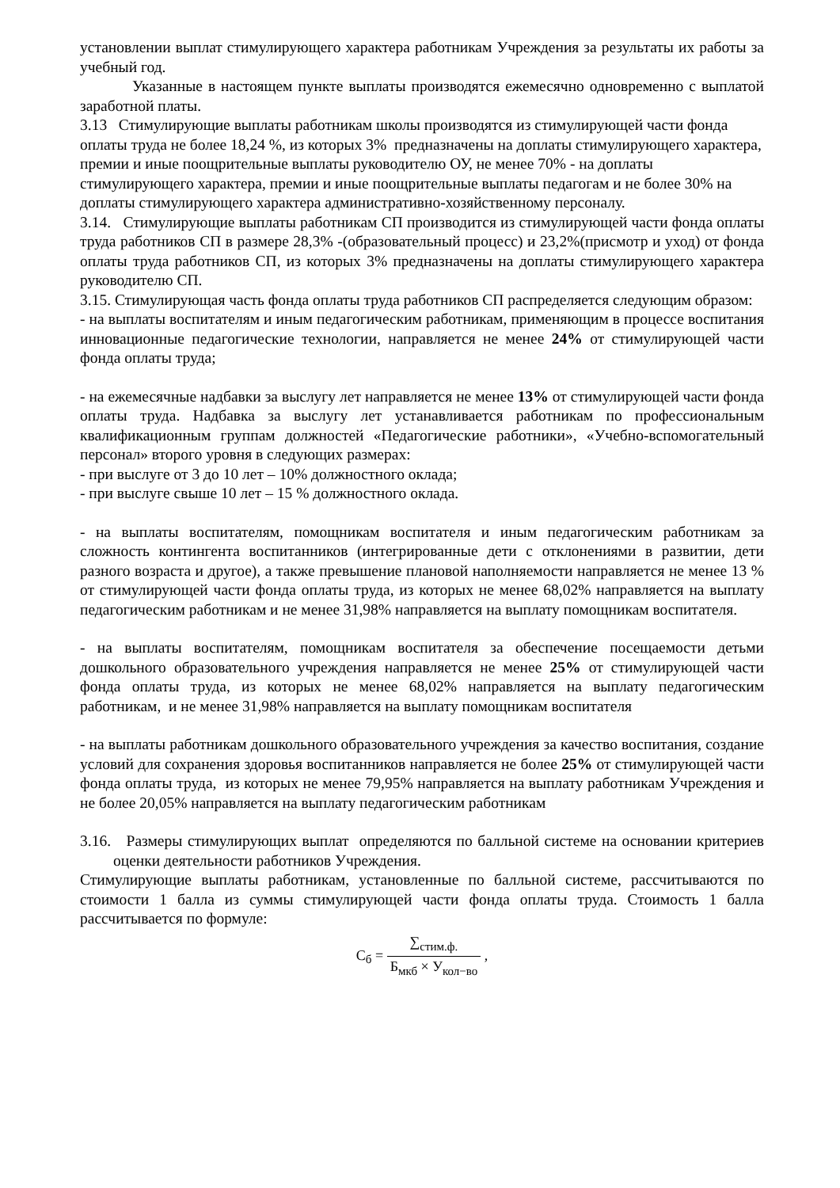установлении выплат стимулирующего характера работникам Учреждения за результаты их работы за учебный год.
Указанные в настоящем пункте выплаты производятся ежемесячно одновременно с выплатой заработной платы.
3.13 Стимулирующие выплаты работникам школы производятся из стимулирующей части фонда оплаты труда не более 18,24 %, из которых 3% предназначены на доплаты стимулирующего характера, премии и иные поощрительные выплаты руководителю ОУ, не менее 70% - на доплаты стимулирующего характера, премии и иные поощрительные выплаты педагогам и не более 30% на доплаты стимулирующего характера административно-хозяйственному персоналу.
3.14. Стимулирующие выплаты работникам СП производится из стимулирующей части фонда оплаты труда работников СП в размере 28,3% -(образовательный процесс) и 23,2%(присмотр и уход) от фонда оплаты труда работников СП, из которых 3% предназначены на доплаты стимулирующего характера руководителю СП.
3.15. Стимулирующая часть фонда оплаты труда работников СП распределяется следующим образом:
- на выплаты воспитателям и иным педагогическим работникам, применяющим в процессе воспитания инновационные педагогические технологии, направляется не менее 24% от стимулирующей части фонда оплаты труда;
- на ежемесячные надбавки за выслугу лет направляется не менее 13% от стимулирующей части фонда оплаты труда. Надбавка за выслугу лет устанавливается работникам по профессиональным квалификационным группам должностей «Педагогические работники», «Учебно-вспомогательный персонал» второго уровня в следующих размерах:
- при выслуге от 3 до 10 лет – 10% должностного оклада;
- при выслуге свыше 10 лет – 15 % должностного оклада.
- на выплаты воспитателям, помощникам воспитателя и иным педагогическим работникам за сложность контингента воспитанников (интегрированные дети с отклонениями в развитии, дети разного возраста и другое), а также превышение плановой наполняемости направляется не менее 13 % от стимулирующей части фонда оплаты труда, из которых не менее 68,02% направляется на выплату педагогическим работникам и не менее 31,98% направляется на выплату помощникам воспитателя.
- на выплаты воспитателям, помощникам воспитателя за обеспечение посещаемости детьми дошкольного образовательного учреждения направляется не менее 25% от стимулирующей части фонда оплаты труда, из которых не менее 68,02% направляется на выплату педагогическим работникам, и не менее 31,98% направляется на выплату помощникам воспитателя
- на выплаты работникам дошкольного образовательного учреждения за качество воспитания, создание условий для сохранения здоровья воспитанников направляется не более 25% от стимулирующей части фонда оплаты труда, из которых не менее 79,95% направляется на выплату работникам Учреждения и не более 20,05% направляется на выплату педагогическим работникам
3.16. Размеры стимулирующих выплат определяются по балльной системе на основании критериев оценки деятельности работников Учреждения.
Стимулирующие выплаты работникам, установленные по балльной системе, рассчитываются по стоимости 1 балла из суммы стимулирующей части фонда оплаты труда. Стоимость 1 балла рассчитывается по формуле:
С<sub>б</sub> = ∑<sub>стим.ф.</sub> Б<sub>мкб</sub> × У<sub>кол−во</sub> ,